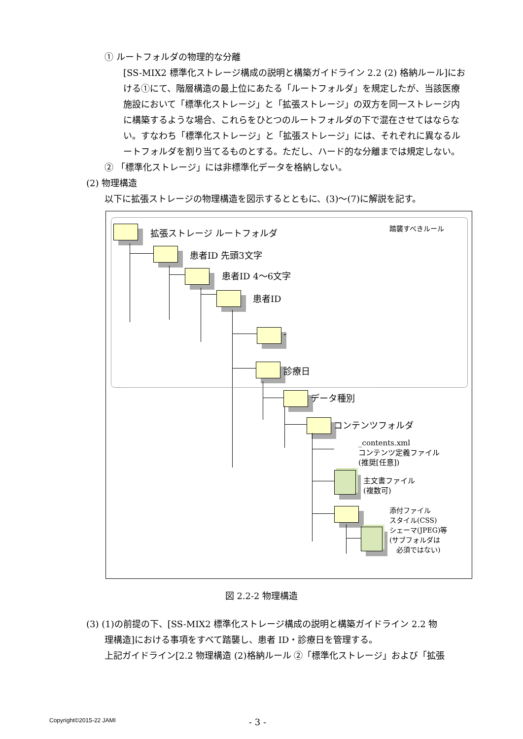① ルートフォルダの物理的な分離
[SS-MIX2 標準化ストレージ構成の説明と構築ガイドライン 2.2 (2) 格納ルール]における①にて、階層構造の最上位にあたる「ルートフォルダ」を規定したが、当該医療施設において「標準化ストレージ」と「拡張ストレージ」の双方を同一ストレージ内に構築するような場合、これらをひとつのルートフォルダの下で混在させてはならない。すなわち「標準化ストレージ」と「拡張ストレージ」には、それぞれに異なるルートフォルダを割り当てるものとする。ただし、ハード的な分離までは規定しない。
② 「標準化ストレージ」には非標準化データを格納しない。
(2) 物理構造
以下に拡張ストレージの物理構造を図示するとともに、(3)～(7)に解説を記す。
拡張ストレージ ルートフォルダ 踏襲すべきルール
患者ID 先頭3文字
患者ID 4～6文字
患者ID
-
診療日
データ種別
コンテンツフォルダ
_contents.xml
コンテンツ定義ファイル
(推奨[任意])
主文書ファイル
(複数可)
添付ファイル
スタイル(CSS)
シェーマ(JPEG)等
(サブフォルダは
　必須ではない)
図 2.2-2 物理構造
(3) (1)の前提の下、[SS-MIX2 標準化ストレージ構成の説明と構築ガイドライン 2.2 物
理構造]における事項をすべて踏襲し、患者 ID・診療日を管理する。
上記ガイドライン[2.2 物理構造 (2)格納ルール ②「標準化ストレージ」および「拡張
Copyright©2015-22 JAMI - 3 -